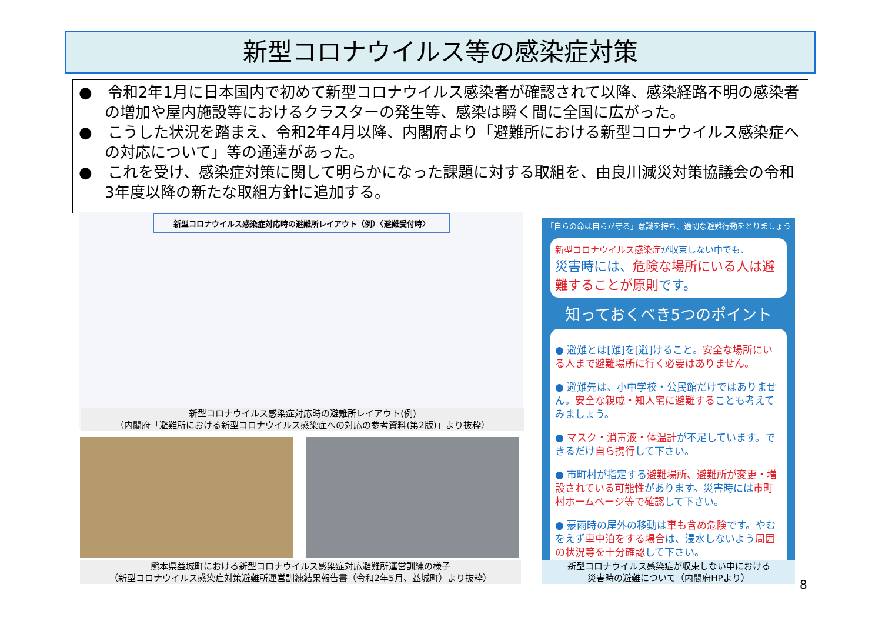新型コロナウイルス等の感染症対策
●　令和2年1月に日本国内で初めて新型コロナウイルス感染者が確認されて以降、感染経路不明の感染者の増加や屋内施設等におけるクラスターの発生等、感染は瞬く間に全国に広がった。
●　こうした状況を踏まえ、令和2年4月以降、内閣府より「避難所における新型コロナウイルス感染症への対応について」等の通達があった。
●　これを受け、感染症対策に関して明らかになった課題に対する取組を、由良川減災対策協議会の令和3年度以降の新たな取組方針に追加する。
新型コロナウイルス感染症対応時の避難所レイアウト（例）〈避難受付時〉
新型コロナウイルス感染症対応時の避難所レイアウト(例)
（内閣府「避難所における新型コロナウイルス感染症への対応の参考資料(第2版)」より抜粋）
熊本県益城町における新型コロナウイルス感染症対応避難所運営訓練の様子
（新型コロナウイルス感染症対策避難所運営訓練結果報告書（令和2年5月、益城町）より抜粋）
「自らの命は自らが守る」意識を持ち、適切な避難行動をとりましょう
新型コロナウイルス感染症が収束しない中でも、
災害時には、危険な場所にいる人は避難することが原則です。
知っておくべき5つのポイント
● 避難とは[難]を[避]けること。安全な場所にいる人まで避難場所に行く必要はありません。
● 避難先は、小中学校・公民館だけではありません。安全な親戚・知人宅に避難することも考えてみましょう。
● マスク・消毒液・体温計が不足しています。できるだけ自ら携行して下さい。
● 市町村が指定する避難場所、避難所が変更・増設されている可能性があります。災害時には市町村ホームページ等で確認して下さい。
● 豪雨時の屋外の移動は車も含め危険です。やむをえず車中泊をする場合は、浸水しないよう周囲の状況等を十分確認して下さい。
新型コロナウイルス感染症が収束しない中における
災害時の避難について（内閣府HPより）
8